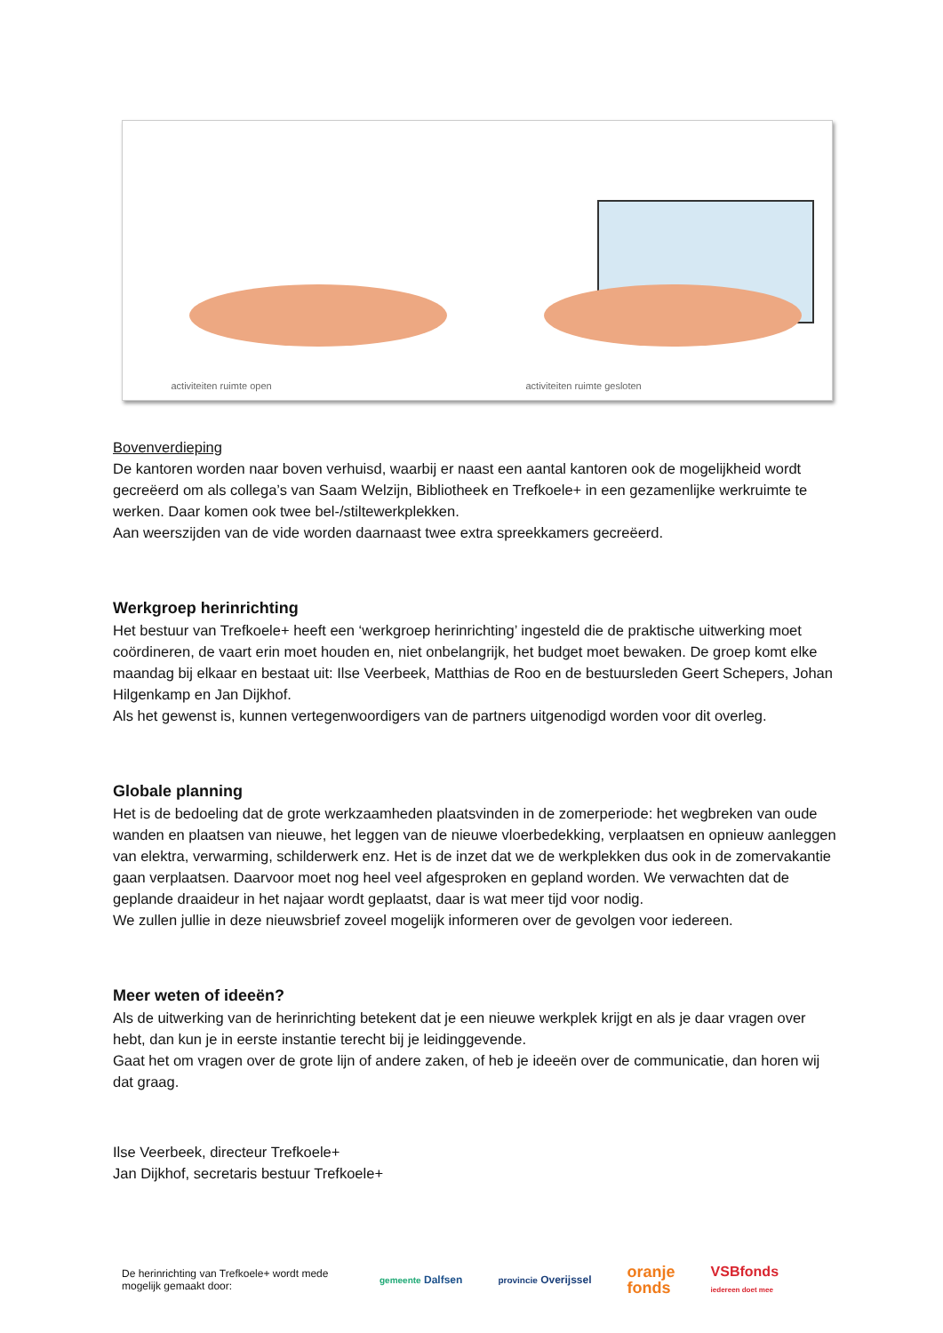activiteiten ruimte open
activiteiten ruimte gesloten
Bovenverdieping
De kantoren worden naar boven verhuisd, waarbij er naast een aantal kantoren ook de mogelijkheid wordt gecreëerd om als collega’s van Saam Welzijn, Bibliotheek en Trefkoele+ in een gezamenlijke werkruimte te werken. Daar komen ook twee bel-/stiltewerkplekken.
Aan weerszijden van de vide worden daarnaast twee extra spreekkamers gecreëerd.
Werkgroep herinrichting
Het bestuur van Trefkoele+ heeft een ‘werkgroep herinrichting’ ingesteld die de praktische uitwerking moet coördineren, de vaart erin moet houden en, niet onbelangrijk, het budget moet bewaken. De groep komt elke maandag bij elkaar en bestaat uit: Ilse Veerbeek, Matthias de Roo en de bestuursleden Geert Schepers, Johan Hilgenkamp en Jan Dijkhof.
Als het gewenst is, kunnen vertegenwoordigers van de partners uitgenodigd worden voor dit overleg.
Globale planning
Het is de bedoeling dat de grote werkzaamheden plaatsvinden in de zomerperiode: het wegbreken van oude wanden en plaatsen van nieuwe, het leggen van de nieuwe vloerbedekking, verplaatsen en opnieuw aanleggen van elektra, verwarming, schilderwerk enz. Het is de inzet dat we de werkplekken dus ook in de zomervakantie gaan verplaatsen. Daarvoor moet nog heel veel afgesproken en gepland worden. We verwachten dat de geplande draaideur in het najaar wordt geplaatst, daar is wat meer tijd voor nodig.
We zullen jullie in deze nieuwsbrief zoveel mogelijk informeren over de gevolgen voor iedereen.
Meer weten of ideeën?
Als de uitwerking van de herinrichting betekent dat je een nieuwe werkplek krijgt en als je daar vragen over hebt, dan kun je in eerste instantie terecht bij je leidinggevende.
Gaat het om vragen over de grote lijn of andere zaken, of heb je ideeën over de communicatie, dan horen wij dat graag.
Ilse Veerbeek, directeur Trefkoele+
Jan Dijkhof, secretaris bestuur Trefkoele+
De herinrichting van Trefkoele+ wordt mede mogelijk gemaakt door:
gemeente Dalfsen provincie Overijssel oranje
fonds VSBfonds
iedereen doet mee